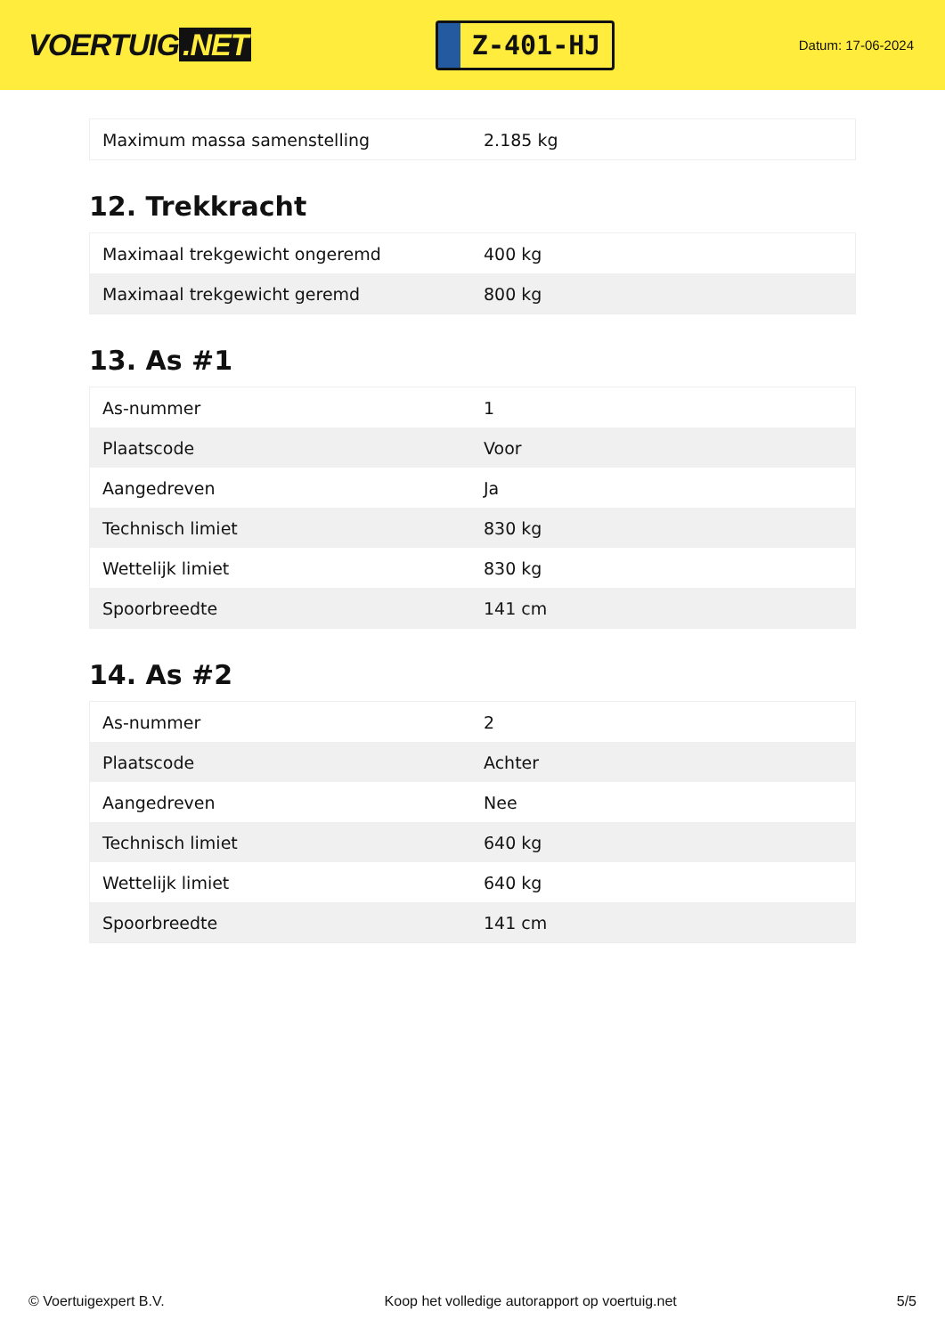VOERTUIG.NET
Z-401-HJ
Datum: 17-06-2024
| Maximum massa samenstelling | 2.185 kg |
12. Trekkracht
| Maximaal trekgewicht ongeremd | 400 kg |
| Maximaal trekgewicht geremd | 800 kg |
13. As #1
| As-nummer | 1 |
| Plaatscode | Voor |
| Aangedreven | Ja |
| Technisch limiet | 830 kg |
| Wettelijk limiet | 830 kg |
| Spoorbreedte | 141 cm |
14. As #2
| As-nummer | 2 |
| Plaatscode | Achter |
| Aangedreven | Nee |
| Technisch limiet | 640 kg |
| Wettelijk limiet | 640 kg |
| Spoorbreedte | 141 cm |
© Voertuigexpert B.V. Koop het volledige autorapport op voertuig.net 5/5